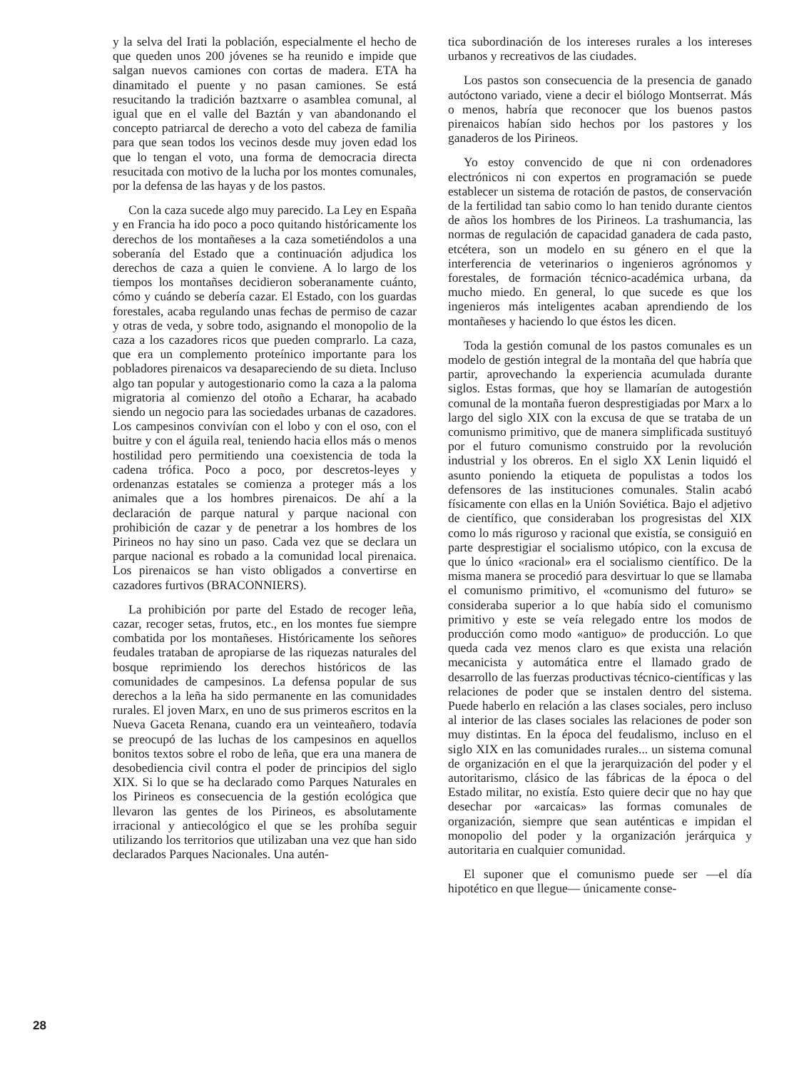y la selva del Irati la población, especialmente el hecho de que queden unos 200 jóvenes se ha reunido e impide que salgan nuevos camiones con cortas de madera. ETA ha dinamitado el puente y no pasan camiones. Se está resucitando la tradición baztxarre o asamblea comunal, al igual que en el valle del Baztán y van abandonando el concepto patriarcal de derecho a voto del cabeza de familia para que sean todos los vecinos desde muy joven edad los que lo tengan el voto, una forma de democracia directa resucitada con motivo de la lucha por los montes comunales, por la defensa de las hayas y de los pastos.
Con la caza sucede algo muy parecido. La Ley en España y en Francia ha ido poco a poco quitando históricamente los derechos de los montañeses a la caza sometiéndolos a una soberanía del Estado que a continuación adjudica los derechos de caza a quien le conviene. A lo largo de los tiempos los montañses decidieron soberanamente cuánto, cómo y cuándo se debería cazar. El Estado, con los guardas forestales, acaba regulando unas fechas de permiso de cazar y otras de veda, y sobre todo, asignando el monopolio de la caza a los cazadores ricos que pueden comprarlo. La caza, que era un complemento proteínico importante para los pobladores pirenaicos va desapareciendo de su dieta. Incluso algo tan popular y autogestionario como la caza a la paloma migratoria al comienzo del otoño a Echarar, ha acabado siendo un negocio para las sociedades urbanas de cazadores. Los campesinos convivían con el lobo y con el oso, con el buitre y con el águila real, teniendo hacia ellos más o menos hostilidad pero permitiendo una coexistencia de toda la cadena trófica. Poco a poco, por descretos-leyes y ordenanzas estatales se comienza a proteger más a los animales que a los hombres pirenaicos. De ahí a la declaración de parque natural y parque nacional con prohibición de cazar y de penetrar a los hombres de los Pirineos no hay sino un paso. Cada vez que se declara un parque nacional es robado a la comunidad local pirenaica. Los pirenaicos se han visto obligados a convertirse en cazadores furtivos (BRACONNIERS).
La prohibición por parte del Estado de recoger leña, cazar, recoger setas, frutos, etc., en los montes fue siempre combatida por los montañeses. Históricamente los señores feudales trataban de apropiarse de las riquezas naturales del bosque reprimiendo los derechos históricos de las comunidades de campesinos. La defensa popular de sus derechos a la leña ha sido permanente en las comunidades rurales. El joven Marx, en uno de sus primeros escritos en la Nueva Gaceta Renana, cuando era un veinteañero, todavía se preocupó de las luchas de los campesinos en aquellos bonitos textos sobre el robo de leña, que era una manera de desobediencia civil contra el poder de principios del siglo XIX. Si lo que se ha declarado como Parques Naturales en los Pirineos es consecuencia de la gestión ecológica que llevaron las gentes de los Pirineos, es absolutamente irracional y antiecológico el que se les prohíba seguir utilizando los territorios que utilizaban una vez que han sido declarados Parques Nacionales. Una autén-
tica subordinación de los intereses rurales a los intereses urbanos y recreativos de las ciudades.
Los pastos son consecuencia de la presencia de ganado autóctono variado, viene a decir el biólogo Montserrat. Más o menos, habría que reconocer que los buenos pastos pirenaicos habían sido hechos por los pastores y los ganaderos de los Pirineos.
Yo estoy convencido de que ni con ordenadores electrónicos ni con expertos en programación se puede establecer un sistema de rotación de pastos, de conservación de la fertilidad tan sabio como lo han tenido durante cientos de años los hombres de los Pirineos. La trashumancia, las normas de regulación de capacidad ganadera de cada pasto, etcétera, son un modelo en su género en el que la interferencia de veterinarios o ingenieros agrónomos y forestales, de formación técnico-académica urbana, da mucho miedo. En general, lo que sucede es que los ingenieros más inteligentes acaban aprendiendo de los montañeses y haciendo lo que éstos les dicen.
Toda la gestión comunal de los pastos comunales es un modelo de gestión integral de la montaña del que habría que partir, aprovechando la experiencia acumulada durante siglos. Estas formas, que hoy se llamarían de autogestión comunal de la montaña fueron desprestigiadas por Marx a lo largo del siglo XIX con la excusa de que se trataba de un comunismo primitivo, que de manera simplificada sustituyó por el futuro comunismo construido por la revolución industrial y los obreros. En el siglo XX Lenin liquidó el asunto poniendo la etiqueta de populistas a todos los defensores de las instituciones comunales. Stalin acabó físicamente con ellas en la Unión Soviética. Bajo el adjetivo de científico, que consideraban los progresistas del XIX como lo más riguroso y racional que existía, se consiguió en parte desprestigiar el socialismo utópico, con la excusa de que lo único «racional» era el socialismo científico. De la misma manera se procedió para desvirtuar lo que se llamaba el comunismo primitivo, el «comunismo del futuro» se consideraba superior a lo que había sido el comunismo primitivo y este se veía relegado entre los modos de producción como modo «antiguo» de producción. Lo que queda cada vez menos claro es que exista una relación mecanicista y automática entre el llamado grado de desarrollo de las fuerzas productivas técnico-científicas y las relaciones de poder que se instalen dentro del sistema. Puede haberlo en relación a las clases sociales, pero incluso al interior de las clases sociales las relaciones de poder son muy distintas. En la época del feudalismo, incluso en el siglo XIX en las comunidades rurales... un sistema comunal de organización en el que la jerarquización del poder y el autoritarismo, clásico de las fábricas de la época o del Estado militar, no existía. Esto quiere decir que no hay que desechar por «arcaicas» las formas comunales de organización, siempre que sean auténticas e impidan el monopolio del poder y la organización jerárquica y autoritaria en cualquier comunidad.
El suponer que el comunismo puede ser —el día hipotético en que llegue— únicamente conse-
28